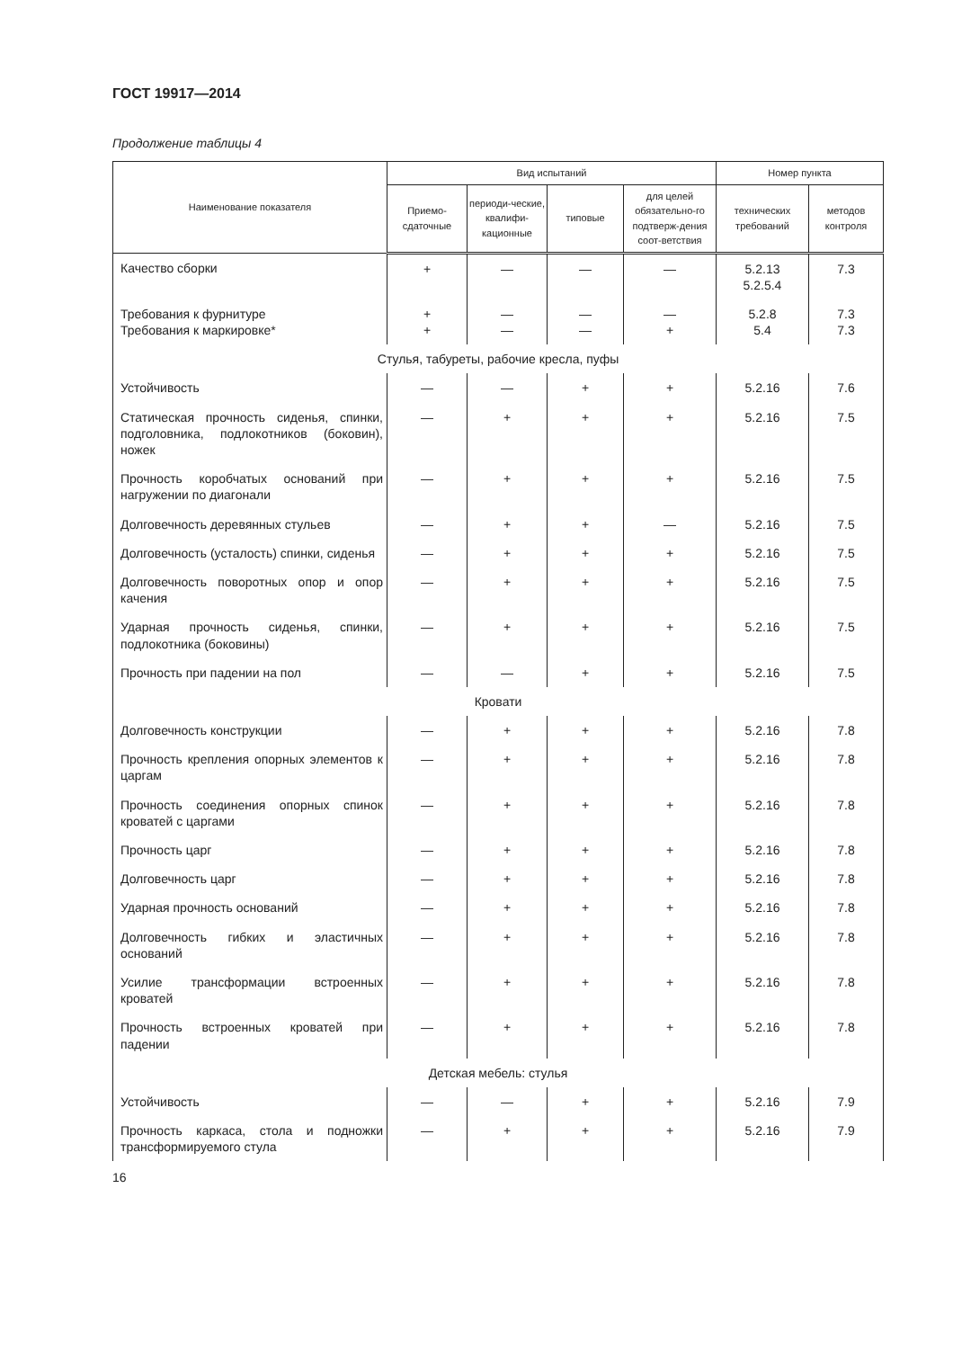ГОСТ 19917—2014
Продолжение таблицы 4
| Наименование показателя | Вид испытаний | | | | Номер пункта | |
| --- | --- | --- | --- | --- | --- | --- |
| | Приемо-сдаточные | периоди-ческие, квалифи-кационные | типовые | для целей обязательно-го подтверж-дения соот-ветствия | технических требований | методов контроля |
| Качество сборки | + | — | — | — | 5.2.13 5.2.5.4 | 7.3 |
| Требования к фурнитуре Требования к маркировке* | + + | — — | — — | — + | 5.2.8 5.4 | 7.3 7.3 |
| Стулья, табуреты, рабочие кресла, пуфы | | | | | | |
| Устойчивость | — | — | + | + | 5.2.16 | 7.6 |
| Статическая прочность сиденья, спинки, подголовника, подлокотников (боковин), ножек | — | + | + | + | 5.2.16 | 7.5 |
| Прочность коробчатых оснований при нагружении по диагонали | — | + | + | + | 5.2.16 | 7.5 |
| Долговечность деревянных стульев | — | + | + | — | 5.2.16 | 7.5 |
| Долговечность (усталость) спинки, сиденья | — | + | + | + | 5.2.16 | 7.5 |
| Долговечность поворотных опор и опор качения | — | + | + | + | 5.2.16 | 7.5 |
| Ударная прочность сиденья, спинки, подлокотника (боковины) | — | + | + | + | 5.2.16 | 7.5 |
| Прочность при падении на пол | — | — | + | + | 5.2.16 | 7.5 |
| Кровати | | | | | | |
| Долговечность конструкции | — | + | + | + | 5.2.16 | 7.8 |
| Прочность крепления опорных элементов к царгам | — | + | + | + | 5.2.16 | 7.8 |
| Прочность соединения опорных спинок кроватей с царгами | — | + | + | + | 5.2.16 | 7.8 |
| Прочность царг | — | + | + | + | 5.2.16 | 7.8 |
| Долговечность царг | — | + | + | + | 5.2.16 | 7.8 |
| Ударная прочность оснований | — | + | + | + | 5.2.16 | 7.8 |
| Долговечность гибких и эластичных оснований | — | + | + | + | 5.2.16 | 7.8 |
| Усилие трансформации встроенных кроватей | — | + | + | + | 5.2.16 | 7.8 |
| Прочность встроенных кроватей при падении | — | + | + | + | 5.2.16 | 7.8 |
| Детская мебель: стулья | | | | | | |
| Устойчивость | — | — | + | + | 5.2.16 | 7.9 |
| Прочность каркаса, стола и подножки трансформируемого стула | — | + | + | + | 5.2.16 | 7.9 |
16